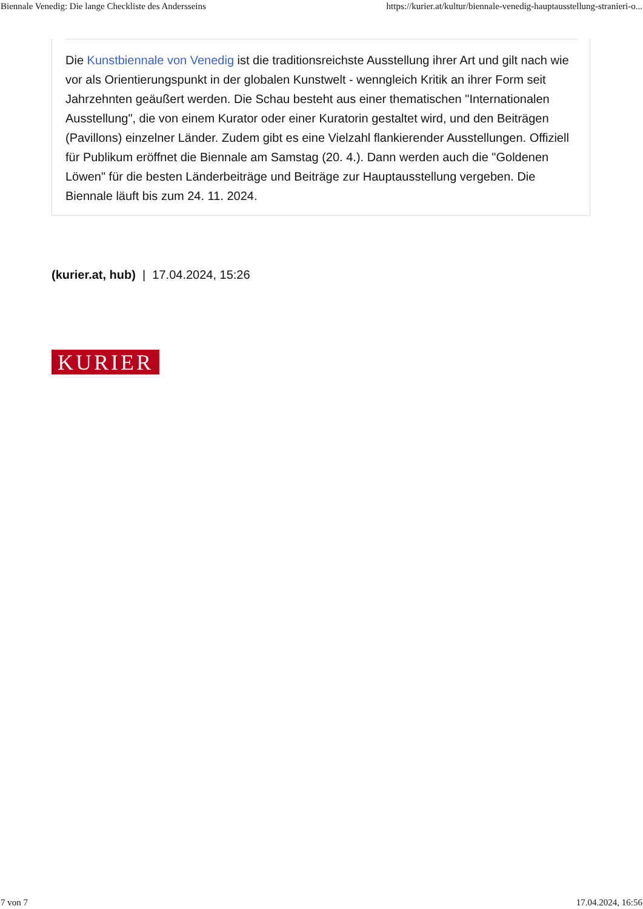Biennale Venedig: Die lange Checkliste des Andersseins https://kurier.at/kultur/biennale-venedig-hauptausstellung-stranieri-o...
Die Kunstbiennale von Venedig ist die traditionsreichste Ausstellung ihrer Art und gilt nach wie vor als Orientierungspunkt in der globalen Kunstwelt - wenngleich Kritik an ihrer Form seit Jahrzehnten geäußert werden. Die Schau besteht aus einer thematischen "Internationalen Ausstellung", die von einem Kurator oder einer Kuratorin gestaltet wird, und den Beiträgen (Pavillons) einzelner Länder. Zudem gibt es eine Vielzahl flankierender Ausstellungen. Offiziell für Publikum eröffnet die Biennale am Samstag (20. 4.). Dann werden auch die "Goldenen Löwen" für die besten Länderbeiträge und Beiträge zur Hauptausstellung vergeben. Die Biennale läuft bis zum 24. 11. 2024.
(kurier.at, hub) | 17.04.2024, 15:26
KURIER
7 von 7 17.04.2024, 16:56